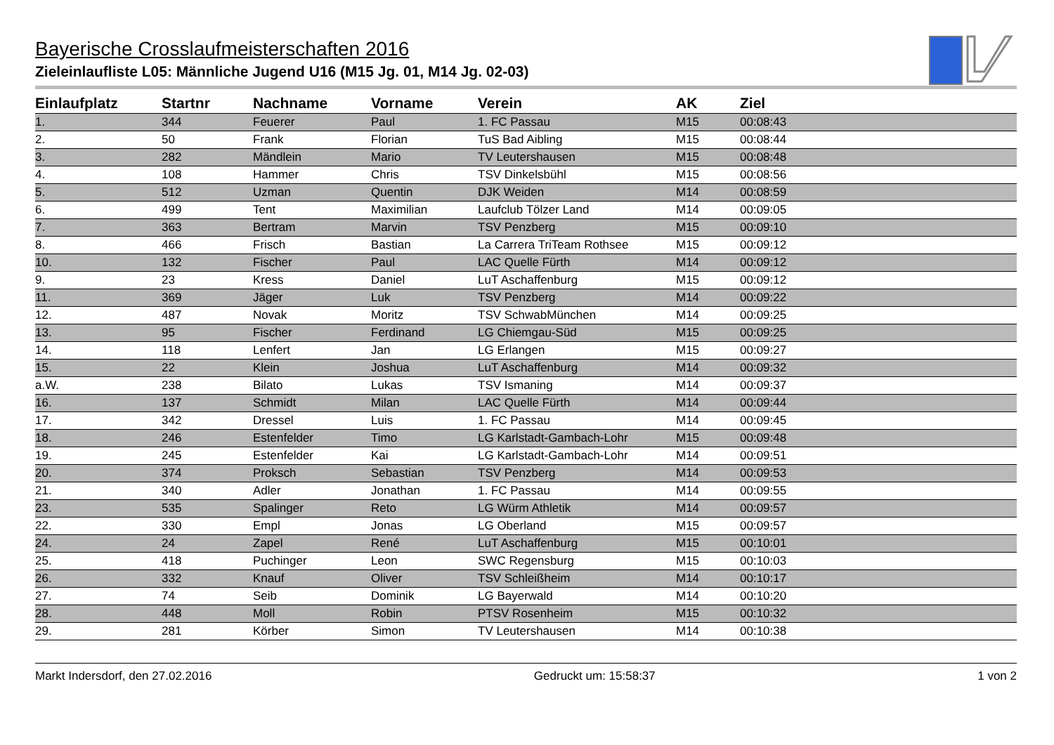Bayerische Crosslaufmeisterschaften 2016
Zieleinlaufliste L05: Männliche Jugend U16 (M15 Jg. 01, M14 Jg. 02-03)
| Einlaufplatz | Startnr | Nachname | Vorname | Verein | AK | Ziel |
| --- | --- | --- | --- | --- | --- | --- |
| 1. | 344 | Feuerer | Paul | 1. FC Passau | M15 | 00:08:43 |
| 2. | 50 | Frank | Florian | TuS Bad Aibling | M15 | 00:08:44 |
| 3. | 282 | Mändlein | Mario | TV Leutershausen | M15 | 00:08:48 |
| 4. | 108 | Hammer | Chris | TSV Dinkelsbühl | M15 | 00:08:56 |
| 5. | 512 | Uzman | Quentin | DJK Weiden | M14 | 00:08:59 |
| 6. | 499 | Tent | Maximilian | Laufclub Tölzer Land | M14 | 00:09:05 |
| 7. | 363 | Bertram | Marvin | TSV Penzberg | M15 | 00:09:10 |
| 8. | 466 | Frisch | Bastian | La Carrera TriTeam Rothsee | M15 | 00:09:12 |
| 10. | 132 | Fischer | Paul | LAC Quelle Fürth | M14 | 00:09:12 |
| 9. | 23 | Kress | Daniel | LuT Aschaffenburg | M15 | 00:09:12 |
| 11. | 369 | Jäger | Luk | TSV Penzberg | M14 | 00:09:22 |
| 12. | 487 | Novak | Moritz | TSV SchwabMünchen | M14 | 00:09:25 |
| 13. | 95 | Fischer | Ferdinand | LG Chiemgau-Süd | M15 | 00:09:25 |
| 14. | 118 | Lenfert | Jan | LG Erlangen | M15 | 00:09:27 |
| 15. | 22 | Klein | Joshua | LuT Aschaffenburg | M14 | 00:09:32 |
| a.W. | 238 | Bilato | Lukas | TSV Ismaning | M14 | 00:09:37 |
| 16. | 137 | Schmidt | Milan | LAC Quelle Fürth | M14 | 00:09:44 |
| 17. | 342 | Dressel | Luis | 1. FC Passau | M14 | 00:09:45 |
| 18. | 246 | Estenfelder | Timo | LG Karlstadt-Gambach-Lohr | M15 | 00:09:48 |
| 19. | 245 | Estenfelder | Kai | LG Karlstadt-Gambach-Lohr | M14 | 00:09:51 |
| 20. | 374 | Proksch | Sebastian | TSV Penzberg | M14 | 00:09:53 |
| 21. | 340 | Adler | Jonathan | 1. FC Passau | M14 | 00:09:55 |
| 23. | 535 | Spalinger | Reto | LG Würm Athletik | M14 | 00:09:57 |
| 22. | 330 | Empl | Jonas | LG Oberland | M15 | 00:09:57 |
| 24. | 24 | Zapel | René | LuT Aschaffenburg | M15 | 00:10:01 |
| 25. | 418 | Puchinger | Leon | SWC Regensburg | M15 | 00:10:03 |
| 26. | 332 | Knauf | Oliver | TSV Schleißheim | M14 | 00:10:17 |
| 27. | 74 | Seib | Dominik | LG Bayerwald | M14 | 00:10:20 |
| 28. | 448 | Moll | Robin | PTSV Rosenheim | M15 | 00:10:32 |
| 29. | 281 | Körber | Simon | TV Leutershausen | M14 | 00:10:38 |
Markt Indersdorf, den 27.02.2016 Gedruckt um: 15:58:37 1 von 2